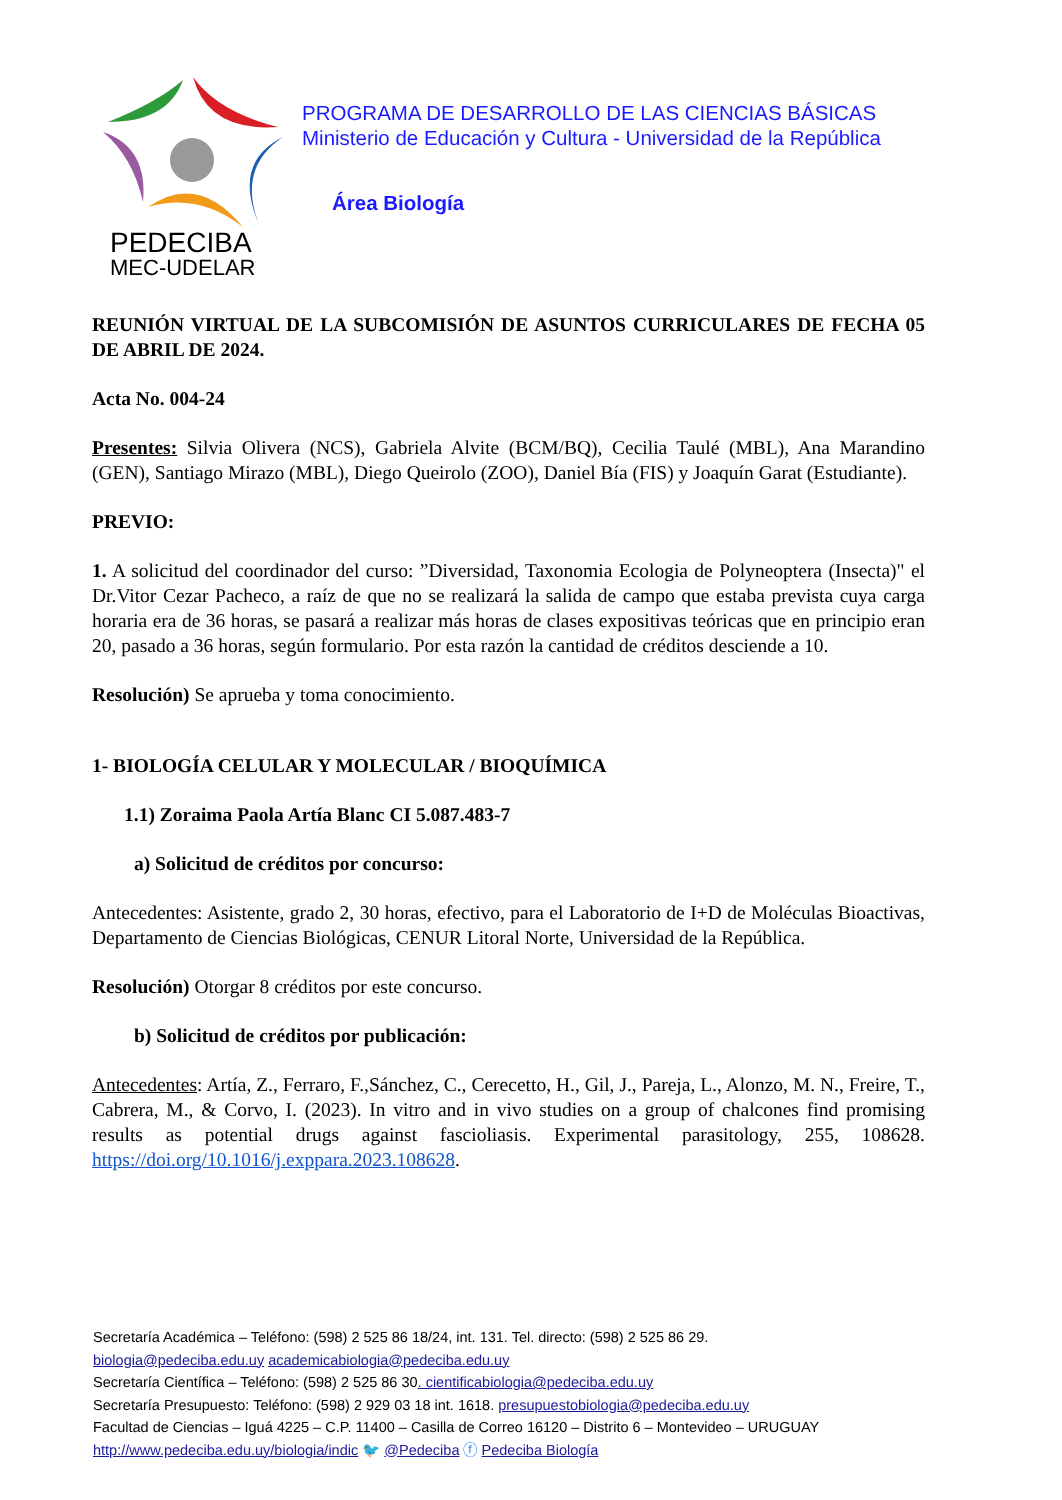PEDECIBA
MEC-UDELAR
PROGRAMA DE DESARROLLO DE LAS CIENCIAS BÁSICAS
Ministerio de Educación y Cultura - Universidad de la República
Área Biología
REUNIÓN VIRTUAL DE LA SUBCOMISIÓN DE ASUNTOS CURRICULARES DE FECHA 05 DE ABRIL DE 2024.
Acta No. 004-24
Presentes: Silvia Olivera (NCS), Gabriela Alvite (BCM/BQ), Cecilia Taulé (MBL), Ana Marandino (GEN), Santiago Mirazo (MBL), Diego Queirolo (ZOO), Daniel Bía (FIS) y Joaquín Garat (Estudiante).
PREVIO:
1. A solicitud del coordinador del curso: ”Diversidad, Taxonomia Ecologia de Polyneoptera (Insecta)" el Dr.Vitor Cezar Pacheco, a raíz de que no se realizará la salida de campo que estaba prevista cuya carga horaria era de 36 horas, se pasará a realizar más horas de clases expositivas teóricas que en principio eran 20, pasado a 36 horas, según formulario. Por esta razón la cantidad de créditos desciende a 10.
Resolución) Se aprueba y toma conocimiento.
1- BIOLOGÍA CELULAR Y MOLECULAR / BIOQUÍMICA
1.1) Zoraima Paola Artía Blanc CI 5.087.483-7
a) Solicitud de créditos por concurso:
Antecedentes: Asistente, grado 2, 30 horas, efectivo, para el Laboratorio de I+D de Moléculas Bioactivas, Departamento de Ciencias Biológicas, CENUR Litoral Norte, Universidad de la República.
Resolución) Otorgar 8 créditos por este concurso.
b) Solicitud de créditos por publicación:
Antecedentes: Artía, Z., Ferraro, F.,Sánchez, C., Cerecetto, H., Gil, J., Pareja, L., Alonzo, M. N., Freire, T., Cabrera, M., & Corvo, I. (2023). In vitro and in vivo studies on a group of chalcones find promising results as potential drugs against fascioliasis. Experimental parasitology, 255, 108628. https://doi.org/10.1016/j.exppara.2023.108628.
Secretaría Académica – Teléfono: (598) 2 525 86 18/24, int. 131. Tel. directo: (598) 2 525 86 29.
biologia@pedeciba.edu.uy academicabiologia@pedeciba.edu.uy
Secretaría Científica – Teléfono: (598) 2 525 86 30. cientificabiologia@pedeciba.edu.uy
Secretaría Presupuesto: Teléfono: (598) 2 929 03 18 int. 1618. presupuestobiologia@pedeciba.edu.uy
Facultad de Ciencias – Iguá 4225 – C.P. 11400 – Casilla de Correo 16120 – Distrito 6 – Montevideo – URUGUAY
http://www.pedeciba.edu.uy/biologia/indic 🐦 @Pedeciba ⓕ Pedeciba Biología